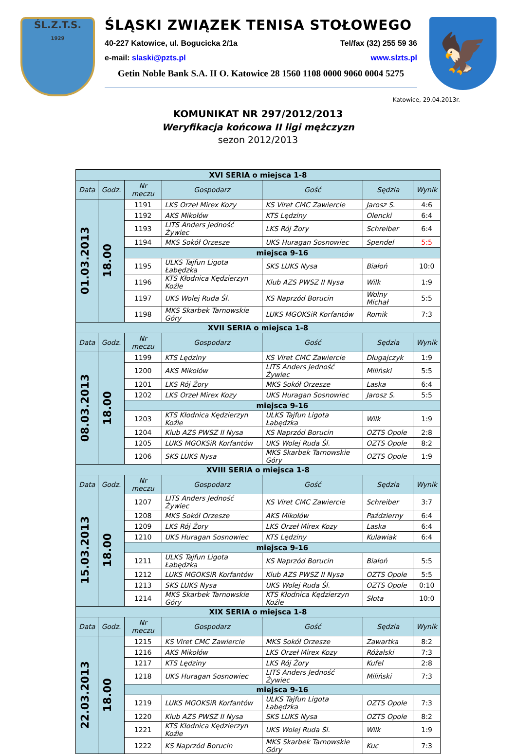ŚL.Z.T.S.
1929
ŚLĄSKI ZWIĄZEK TENISA STOŁOWEGO
40-227 Katowice, ul. Bogucicka 2/1a Tel/fax (32) 255 59 36
e-mail: slaski@pzts.pl www.slzts.pl
Getin Noble Bank S.A. II O. Katowice 28 1560 1108 0000 9060 0004 5275
🦅
Katowice, 29.04.2013r.
KOMUNIKAT NR 297/2012/2013
Weryfikacja końcowa II ligi mężczyzn
sezon 2012/2013
| XVI SERIA o miejsca 1-8 | | | | | | |
| Data | Godz. | Nr meczu | Gospodarz | Gość | Sędzia | Wynik |
| 01.03.2013 | 18.00 | 1191 | LKS Orzeł Mirex Kozy | KS Viret CMC Zawiercie | Jarosz S. | 4:6 |
| | | 1192 | AKS Mikołów | KTS Lędziny | Olencki | 6:4 |
| | | 1193 | LITS Anders Jedność Żywiec | LKS Rój Żory | Schreiber | 6:4 |
| | | 1194 | MKS Sokół Orzesze | UKS Huragan Sosnowiec | Spendel | 5:5 |
| | | miejsca 9-16 | | | | |
| | | 1195 | ULKS Tajfun Ligota Łabędzka | SKS LUKS Nysa | Białoń | 10:0 |
| | | 1196 | KTS Kłodnica Kędzierzyn Koźle | Klub AZS PWSZ II Nysa | Wilk | 1:9 |
| | | 1197 | UKS Wolej Ruda Śl. | KS Naprzód Borucin | Wolny Michał | 5:5 |
| | | 1198 | MKS Skarbek Tarnowskie Góry | LUKS MGOKSiR Korfantów | Romik | 7:3 |
| XVII SERIA o miejsca 1-8 | | | | | | |
| Data | Godz. | Nr meczu | Gospodarz | Gość | Sędzia | Wynik |
| 08.03.2013 | 18.00 | 1199 | KTS Lędziny | KS Viret CMC Zawiercie | Długajczyk | 1:9 |
| | | 1200 | AKS Mikołów | LITS Anders Jedność Żywiec | Miliński | 5:5 |
| | | 1201 | LKS Rój Żory | MKS Sokół Orzesze | Laska | 6:4 |
| | | 1202 | LKS Orzeł Mirex Kozy | UKS Huragan Sosnowiec | Jarosz S. | 5:5 |
| | | miejsca 9-16 | | | | |
| | | 1203 | KTS Kłodnica Kędzierzyn Koźle | ULKS Tajfun Ligota Łabędzka | Wilk | 1:9 |
| | | 1204 | Klub AZS PWSZ II Nysa | KS Naprzód Borucin | OZTS Opole | 2:8 |
| | | 1205 | LUKS MGOKSiR Korfantów | UKS Wolej Ruda Śl. | OZTS Opole | 8:2 |
| | | 1206 | SKS LUKS Nysa | MKS Skarbek Tarnowskie Góry | OZTS Opole | 1:9 |
| XVIII SERIA o miejsca 1-8 | | | | | | |
| Data | Godz. | Nr meczu | Gospodarz | Gość | Sędzia | Wynik |
| 15.03.2013 | 18.00 | 1207 | LITS Anders Jedność Żywiec | KS Viret CMC Zawiercie | Schreiber | 3:7 |
| | | 1208 | MKS Sokół Orzesze | AKS Mikołów | Październy | 6:4 |
| | | 1209 | LKS Rój Żory | LKS Orzeł Mirex Kozy | Laska | 6:4 |
| | | 1210 | UKS Huragan Sosnowiec | KTS Lędziny | Kulawiak | 6:4 |
| | | miejsca 9-16 | | | | |
| | | 1211 | ULKS Tajfun Ligota Łabędzka | KS Naprzód Borucin | Białoń | 5:5 |
| | | 1212 | LUKS MGOKSiR Korfantów | Klub AZS PWSZ II Nysa | OZTS Opole | 5:5 |
| | | 1213 | SKS LUKS Nysa | UKS Wolej Ruda Śl. | OZTS Opole | 0:10 |
| | | 1214 | MKS Skarbek Tarnowskie Góry | KTS Kłodnica Kędzierzyn Koźle | Słota | 10:0 |
| XIX SERIA o miejsca 1-8 | | | | | | |
| Data | Godz. | Nr meczu | Gospodarz | Gość | Sędzia | Wynik |
| 22.03.2013 | 18.00 | 1215 | KS Viret CMC Zawiercie | MKS Sokół Orzesze | Zawartka | 8:2 |
| | | 1216 | AKS Mikołów | LKS Orzeł Mirex Kozy | Różalski | 7:3 |
| | | 1217 | KTS Lędziny | LKS Rój Żory | Kufel | 2:8 |
| | | 1218 | UKS Huragan Sosnowiec | LITS Anders Jedność Żywiec | Miliński | 7:3 |
| | | miejsca 9-16 | | | | |
| | | 1219 | LUKS MGOKSiR Korfantów | ULKS Tajfun Ligota Łabędzka | OZTS Opole | 7:3 |
| | | 1220 | Klub AZS PWSZ II Nysa | SKS LUKS Nysa | OZTS Opole | 8:2 |
| | | 1221 | KTS Kłodnica Kędzierzyn Koźle | UKS Wolej Ruda Śl. | Wilk | 1:9 |
| | | 1222 | KS Naprzód Borucin | MKS Skarbek Tarnowskie Góry | Kuc | 7:3 |